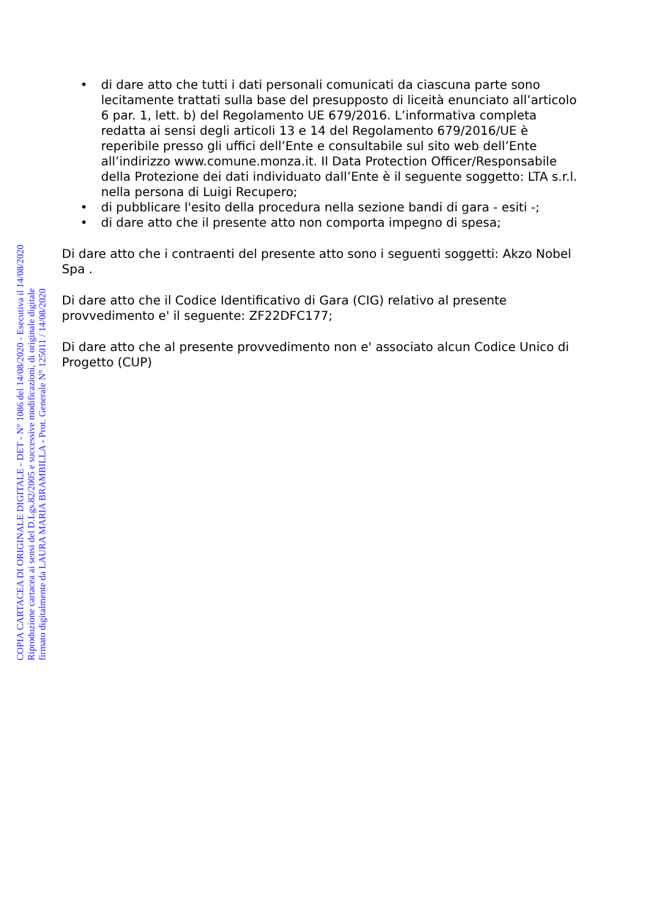• di dare atto che tutti i dati personali comunicati da ciascuna parte sono lecitamente trattati sulla base del presupposto di liceità enunciato all’articolo 6 par. 1, lett. b) del Regolamento UE 679/2016. L’informativa completa redatta ai sensi degli articoli 13 e 14 del Regolamento 679/2016/UE è reperibile presso gli uffici dell’Ente e consultabile sul sito web dell’Ente all’indirizzo www.comune.monza.it. Il Data Protection Officer/Responsabile della Protezione dei dati individuato dall’Ente è il seguente soggetto: LTA s.r.l. nella persona di Luigi Recupero;
• di pubblicare l'esito della procedura nella sezione bandi di gara - esiti -;
• di dare atto che il presente atto non comporta impegno di spesa;
Di dare atto che i contraenti del presente atto sono i seguenti soggetti: Akzo Nobel Spa .
Di dare atto che il Codice Identificativo di Gara (CIG) relativo al presente provvedimento e' il seguente: ZF22DFC177;
Di dare atto che al presente provvedimento non e' associato alcun Codice Unico di Progetto (CUP)
COPIA CARTACEA DI ORIGINALE DIGITALE - DET - N° 1086 del 14/08/2020 - Esecutiva il 14/08/2020
Riproduzione cartacea ai sensi del D.Lgs.82/2005 e successive modificazioni, di originale digitale
firmato digitalmente da LAURA MARIA BRAMBILLA - Prot. Generale N° 125011 / 14/08/2020